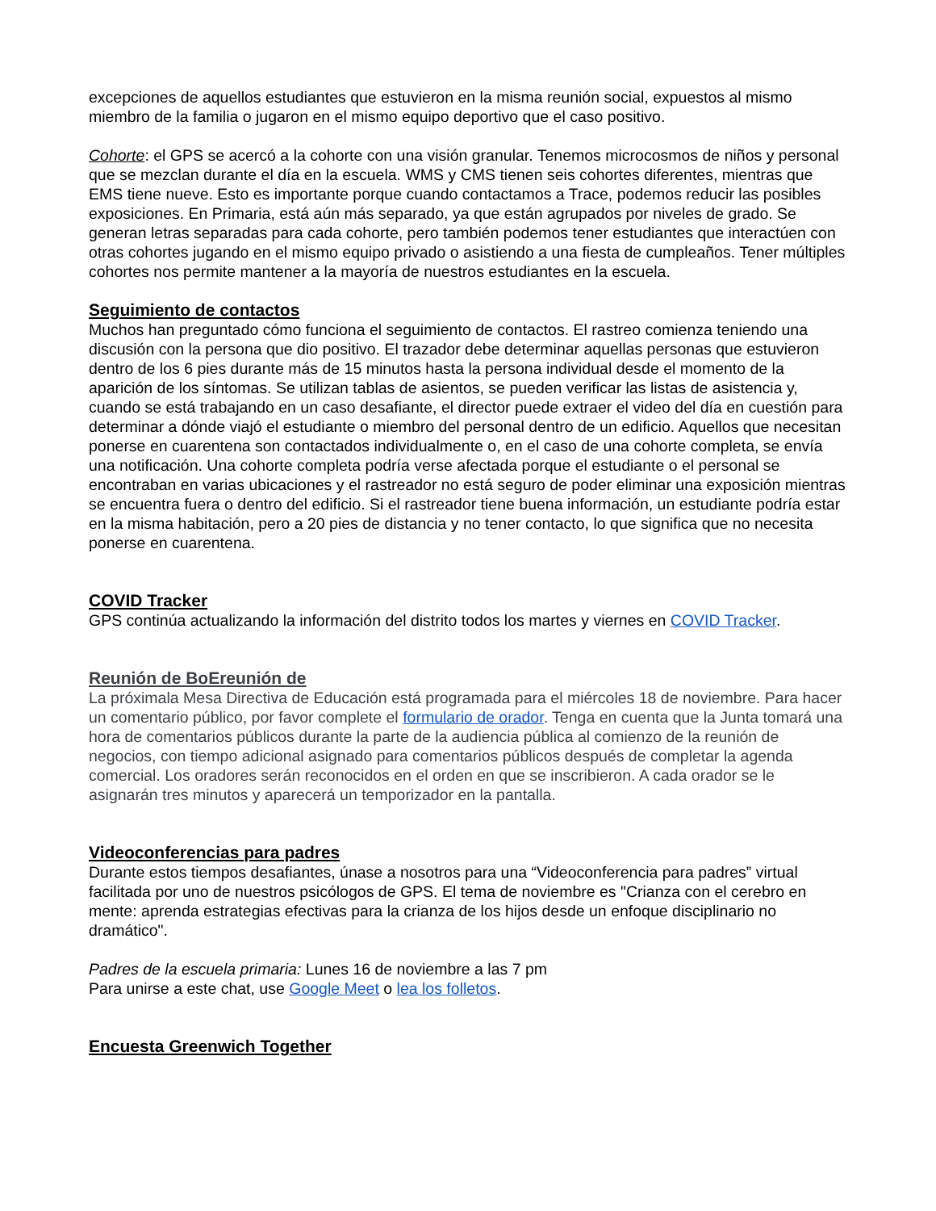excepciones de aquellos estudiantes que estuvieron en la misma reunión social, expuestos al mismo miembro de la familia o jugaron en el mismo equipo deportivo que el caso positivo.
Cohorte: el GPS se acercó a la cohorte con una visión granular. Tenemos microcosmos de niños y personal que se mezclan durante el día en la escuela. WMS y CMS tienen seis cohortes diferentes, mientras que EMS tiene nueve. Esto es importante porque cuando contactamos a Trace, podemos reducir las posibles exposiciones. En Primaria, está aún más separado, ya que están agrupados por niveles de grado. Se generan letras separadas para cada cohorte, pero también podemos tener estudiantes que interactúen con otras cohortes jugando en el mismo equipo privado o asistiendo a una fiesta de cumpleaños. Tener múltiples cohortes nos permite mantener a la mayoría de nuestros estudiantes en la escuela.
Seguimiento de contactos
Muchos han preguntado cómo funciona el seguimiento de contactos. El rastreo comienza teniendo una discusión con la persona que dio positivo. El trazador debe determinar aquellas personas que estuvieron dentro de los 6 pies durante más de 15 minutos hasta la persona individual desde el momento de la aparición de los síntomas. Se utilizan tablas de asientos, se pueden verificar las listas de asistencia y, cuando se está trabajando en un caso desafiante, el director puede extraer el video del día en cuestión para determinar a dónde viajó el estudiante o miembro del personal dentro de un edificio. Aquellos que necesitan ponerse en cuarentena son contactados individualmente o, en el caso de una cohorte completa, se envía una notificación. Una cohorte completa podría verse afectada porque el estudiante o el personal se encontraban en varias ubicaciones y el rastreador no está seguro de poder eliminar una exposición mientras se encuentra fuera o dentro del edificio. Si el rastreador tiene buena información, un estudiante podría estar en la misma habitación, pero a 20 pies de distancia y no tener contacto, lo que significa que no necesita ponerse en cuarentena.
COVID Tracker
GPS continúa actualizando la información del distrito todos los martes y viernes en COVID Tracker.
Reunión de BoEreunión de
La próximala Mesa Directiva de Educación está programada para el miércoles 18 de noviembre. Para hacer un comentario público, por favor complete el formulario de orador. Tenga en cuenta que la Junta tomará una hora de comentarios públicos durante la parte de la audiencia pública al comienzo de la reunión de negocios, con tiempo adicional asignado para comentarios públicos después de completar la agenda comercial. Los oradores serán reconocidos en el orden en que se inscribieron. A cada orador se le asignarán tres minutos y aparecerá un temporizador en la pantalla.
Videoconferencias para padres
Durante estos tiempos desafiantes, únase a nosotros para una “Videoconferencia para padres” virtual facilitada por uno de nuestros psicólogos de GPS. El tema de noviembre es "Crianza con el cerebro en mente: aprenda estrategias efectivas para la crianza de los hijos desde un enfoque disciplinario no dramático".
Padres de la escuela primaria: Lunes 16 de noviembre a las 7 pm
Para unirse a este chat, use Google Meet o lea los folletos.
Encuesta Greenwich Together